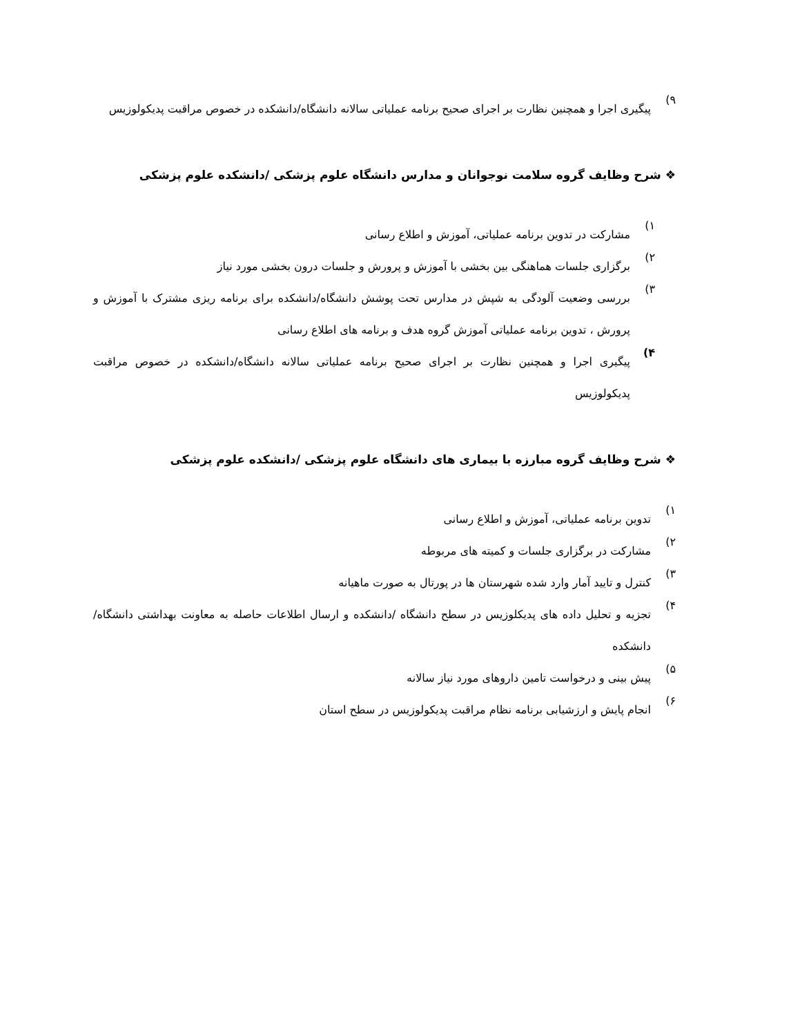۹)
پیگیری اجرا و همچنین نظارت بر اجرای صحیح برنامه عملیاتی سالانه دانشگاه/دانشکده در خصوص مراقبت پدیکولوزیس
❖ شرح وظایف گروه سلامت نوجوانان و مدارس دانشگاه علوم پزشکی /دانشکده علوم پزشکی
۱)
مشارکت در تدوین برنامه عملیاتی، آموزش و اطلاع رسانی
۲)
برگزاری جلسات هماهنگی بین بخشی با آموزش و پرورش و جلسات درون بخشی مورد نیاز
۳)
بررسی وضعیت آلودگی به شپش در مدارس تحت پوشش دانشگاه/دانشکده برای برنامه ریزی مشترک با آموزش و پرورش ، تدوین برنامه عملیاتی آموزش گروه هدف و برنامه های اطلاع رسانی
۴)
پیگیری اجرا و همچنین نظارت بر اجرای صحیح برنامه عملیاتی سالانه دانشگاه/دانشکده در خصوص مراقبت پدیکولوزیس
❖ شرح وظایف گروه مبارزه با بیماری های دانشگاه علوم پزشکی /دانشکده علوم پزشکی
۱)
تدوین برنامه عملیاتی، آموزش و اطلاع رسانی
۲)
مشارکت در برگزاری جلسات و کمیته های مربوطه
۳)
کنترل و تایید آمار وارد شده شهرستان ها در پورتال به صورت ماهیانه
۴)
تجزیه و تحلیل داده های پدیکلوزیس در سطح دانشگاه /دانشکده و ارسال اطلاعات حاصله به معاونت بهداشتی دانشگاه/دانشکده
۵)
پیش بینی و درخواست تامین داروهای مورد نیاز سالانه
۶)
انجام پایش و ارزشیابی برنامه نظام مراقبت پدیکولوزیس در سطح استان